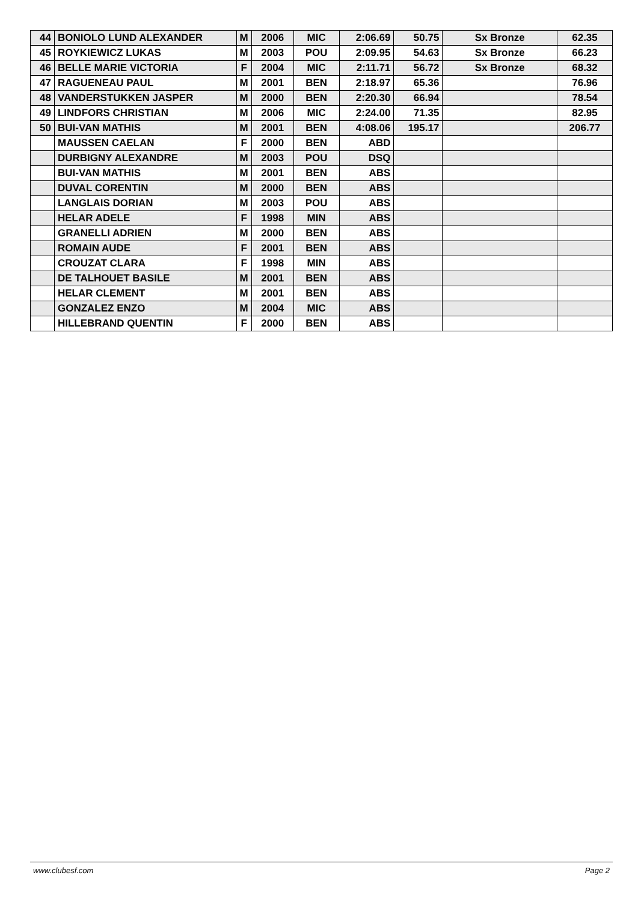| 44 | BONIOLO LUND ALEXANDER | M | 2006 | MIC | 2:06.69 | 50.75 | Sx Bronze | 62.35 |
| 45 | ROYKIEWICZ LUKAS | M | 2003 | POU | 2:09.95 | 54.63 | Sx Bronze | 66.23 |
| 46 | BELLE MARIE VICTORIA | F | 2004 | MIC | 2:11.71 | 56.72 | Sx Bronze | 68.32 |
| 47 | RAGUENEAU PAUL | M | 2001 | BEN | 2:18.97 | 65.36 | | 76.96 |
| 48 | VANDERSTUKKEN JASPER | M | 2000 | BEN | 2:20.30 | 66.94 | | 78.54 |
| 49 | LINDFORS CHRISTIAN | M | 2006 | MIC | 2:24.00 | 71.35 | | 82.95 |
| 50 | BUI-VAN MATHIS | M | 2001 | BEN | 4:08.06 | 195.17 | | 206.77 |
| | MAUSSEN CAELAN | F | 2000 | BEN | ABD | | | |
| | DURBIGNY ALEXANDRE | M | 2003 | POU | DSQ | | | |
| | BUI-VAN MATHIS | M | 2001 | BEN | ABS | | | |
| | DUVAL CORENTIN | M | 2000 | BEN | ABS | | | |
| | LANGLAIS DORIAN | M | 2003 | POU | ABS | | | |
| | HELAR ADELE | F | 1998 | MIN | ABS | | | |
| | GRANELLI ADRIEN | M | 2000 | BEN | ABS | | | |
| | ROMAIN AUDE | F | 2001 | BEN | ABS | | | |
| | CROUZAT CLARA | F | 1998 | MIN | ABS | | | |
| | DE TALHOUET BASILE | M | 2001 | BEN | ABS | | | |
| | HELAR CLEMENT | M | 2001 | BEN | ABS | | | |
| | GONZALEZ ENZO | M | 2004 | MIC | ABS | | | |
| | HILLEBRAND QUENTIN | F | 2000 | BEN | ABS | | | |
www.clubesf.com Page 2